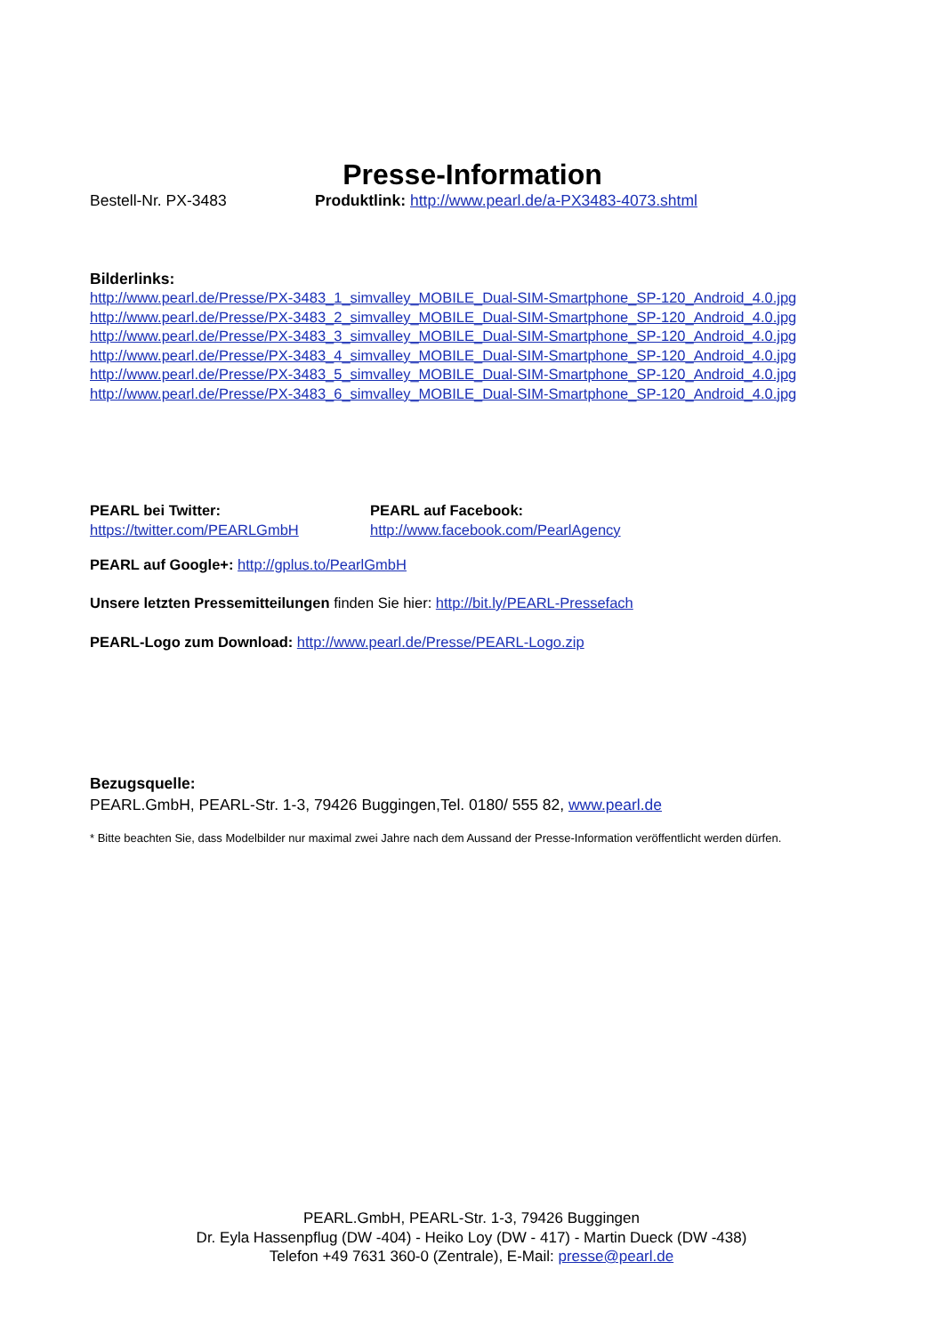Presse-Information
Bestell-Nr. PX-3483 Produktlink: http://www.pearl.de/a-PX3483-4073.shtml
Bilderlinks:
http://www.pearl.de/Presse/PX-3483_1_simvalley_MOBILE_Dual-SIM-Smartphone_SP-120_Android_4.0.jpg
http://www.pearl.de/Presse/PX-3483_2_simvalley_MOBILE_Dual-SIM-Smartphone_SP-120_Android_4.0.jpg
http://www.pearl.de/Presse/PX-3483_3_simvalley_MOBILE_Dual-SIM-Smartphone_SP-120_Android_4.0.jpg
http://www.pearl.de/Presse/PX-3483_4_simvalley_MOBILE_Dual-SIM-Smartphone_SP-120_Android_4.0.jpg
http://www.pearl.de/Presse/PX-3483_5_simvalley_MOBILE_Dual-SIM-Smartphone_SP-120_Android_4.0.jpg
http://www.pearl.de/Presse/PX-3483_6_simvalley_MOBILE_Dual-SIM-Smartphone_SP-120_Android_4.0.jpg
PEARL bei Twitter:
https://twitter.com/PEARLGmbH
PEARL auf Facebook:
http://www.facebook.com/PearlAgency
PEARL auf Google+: http://gplus.to/PearlGmbH
Unsere letzten Pressemitteilungen finden Sie hier: http://bit.ly/PEARL-Pressefach
PEARL-Logo zum Download: http://www.pearl.de/Presse/PEARL-Logo.zip
Bezugsquelle:
PEARL.GmbH, PEARL-Str. 1-3, 79426 Buggingen,Tel. 0180/ 555 82, www.pearl.de
* Bitte beachten Sie, dass Modelbilder nur maximal zwei Jahre nach dem Aussand der Presse-Information veröffentlicht werden dürfen.
PEARL.GmbH, PEARL-Str. 1-3, 79426 Buggingen
Dr. Eyla Hassenpflug (DW -404) - Heiko Loy (DW - 417) - Martin Dueck (DW -438)
Telefon +49 7631 360-0 (Zentrale), E-Mail: presse@pearl.de